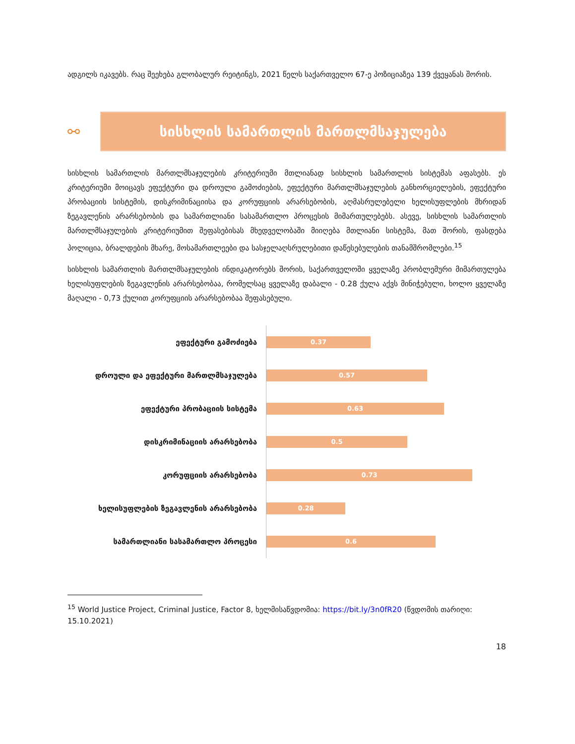ადგილს იკავებს. რაც შეეხება გლობალურ რეიტინგს, 2021 წელს საქართველო 67-ე პოზიციაზეა 139 ქვეყანას შორის.
⚯
სისხლის სამართლის მართლმსაჯულება
სისხლის სამართლის მართლმსაჯულების კრიტერიუმი მთლიანად სისხლის სამართლის სისტემას აფასებს. ეს კრიტერიუმი მოიცავს ეფექტური და დროული გამოძიების, ეფექტური მართლმსაჯულების განხორციელების, ეფექტური პრობაციის სისტემის, დისკრიმინაციისა და კორუფციის არარსებობის, აღმასრულებელი ხელისუფლების მხრიდან ზეგავლენის არარსებობის და სამართლიანი სასამართლო პროცესის მიმართულებებს. ასევე, სისხლის სამართლის მართლმსაჯულების კრიტერიუმით შეფასებისას მხედველობაში მიიღება მთლიანი სისტემა, მათ შორის, ფასდება პოლიცია, ბრალდების მხარე, მოსამართლეები და სასჯელაღსრულებითი დაწესებულების თანამშრომლები.<sup>15</sup>
სისხლის სამართლის მართლმსაჯულების ინდიკატორებს შორის, საქართველოში ყველაზე პრობლემური მიმართულება ხელისუფლების ზეგავლენის არარსებობაა, რომელსაც ყველაზე დაბალი - 0.28 ქულა აქვს მინიჭებული, ხოლო ყველაზე მაღალი - 0,73 ქულით კორუფციის არარსებობაა შეფასებული.
ეფექტური გამოძიება
0.37
დროული და ეფექტური მართლმსაჯულება
0.57
ეფექტური პრობაციის სისტემა
0.63
დისკრიმინაციის არარსებობა
0.5
კორუფციის არარსებობა
0.73
ხელისუფლების ზეგავლენის არარსებობა
0.28
სამართლიანი სასამართლო პროცესი
0.6
<sup>15</sup> World Justice Project, Criminal Justice, Factor 8, ხელმისაწვდომია: https://bit.ly/3n0fR20 (წვდომის თარიღი: 15.10.2021)
18